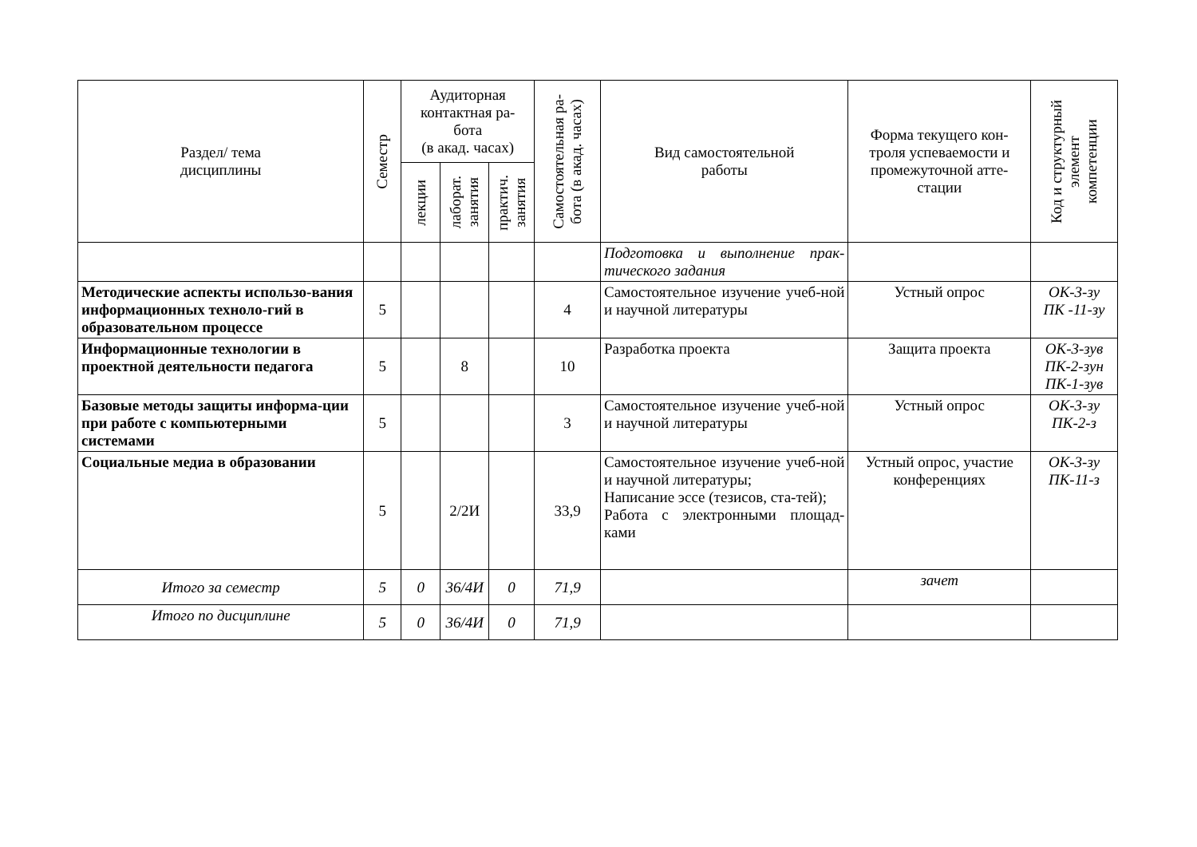| Раздел/ тема дисциплины | Семестр | Аудиторная контактная ра- бота (в акад. часах) | | | Самостоятельная ра- бота (в акад. часах) | Вид самостоятельной работы | Форма текущего кон- троля успеваемости и промежуточной атте- стации | Код и структурный элемент компетенции |
| --- | --- | --- | --- | --- | --- | --- | --- | --- |
| | | лекции | лаборат. занятия | практич. занятия | | | | |
| | | | | | | Подготовка и выполнение прак-тического задания | | |
| Методические аспекты использо-вания информационных техноло-гий в образовательном процессе | 5 | | | | 4 | Самостоятельное изучение учеб-ной и научной литературы | Устный опрос | ОК-3-зу ПК -11-зу |
| Информационные технологии в проектной деятельности педагога | 5 | | 8 | | 10 | Разработка проекта | Защита проекта | ОК-3-зув ПК-2-зун ПК-1-зув |
| Базовые методы защиты информа-ции при работе с компьютерными системами | 5 | | | | 3 | Самостоятельное изучение учеб-ной и научной литературы | Устный опрос | ОК-3-зу ПК-2-з |
| Социальные медиа в образовании | 5 | | 2/2И | | 33,9 | Самостоятельное изучение учеб-ной и научной литературы; Написание эссе (тезисов, ста-тей); Работа с электронными площад-ками | Устный опрос, участие конференциях | ОК-3-зу ПК-11-з |
| Итого за семестр | 5 | 0 | 36/4И | 0 | 71,9 | | зачет | |
| Итого по дисциплине | 5 | 0 | 36/4И | 0 | 71,9 | | | |